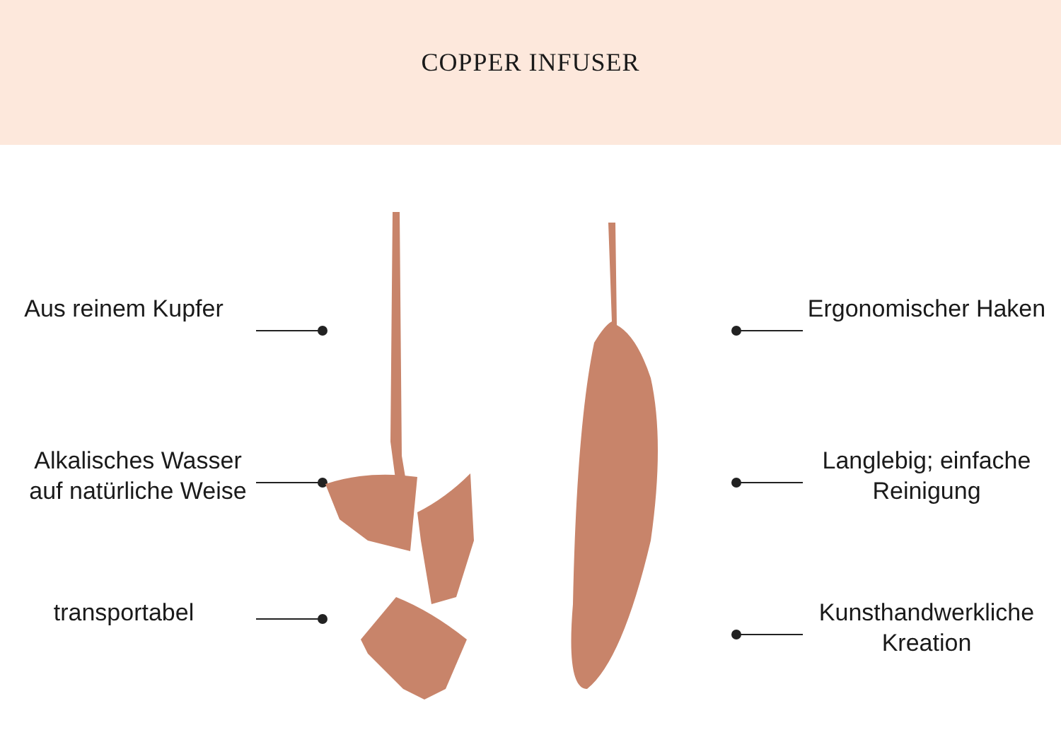COPPER INFUSER
Aus reinem Kupfer
Alkalisches Wasser auf natürliche Weise
transportabel
Ergonomischer Haken
Langlebig; einfache Reinigung
Kunsthandwerkliche Kreation